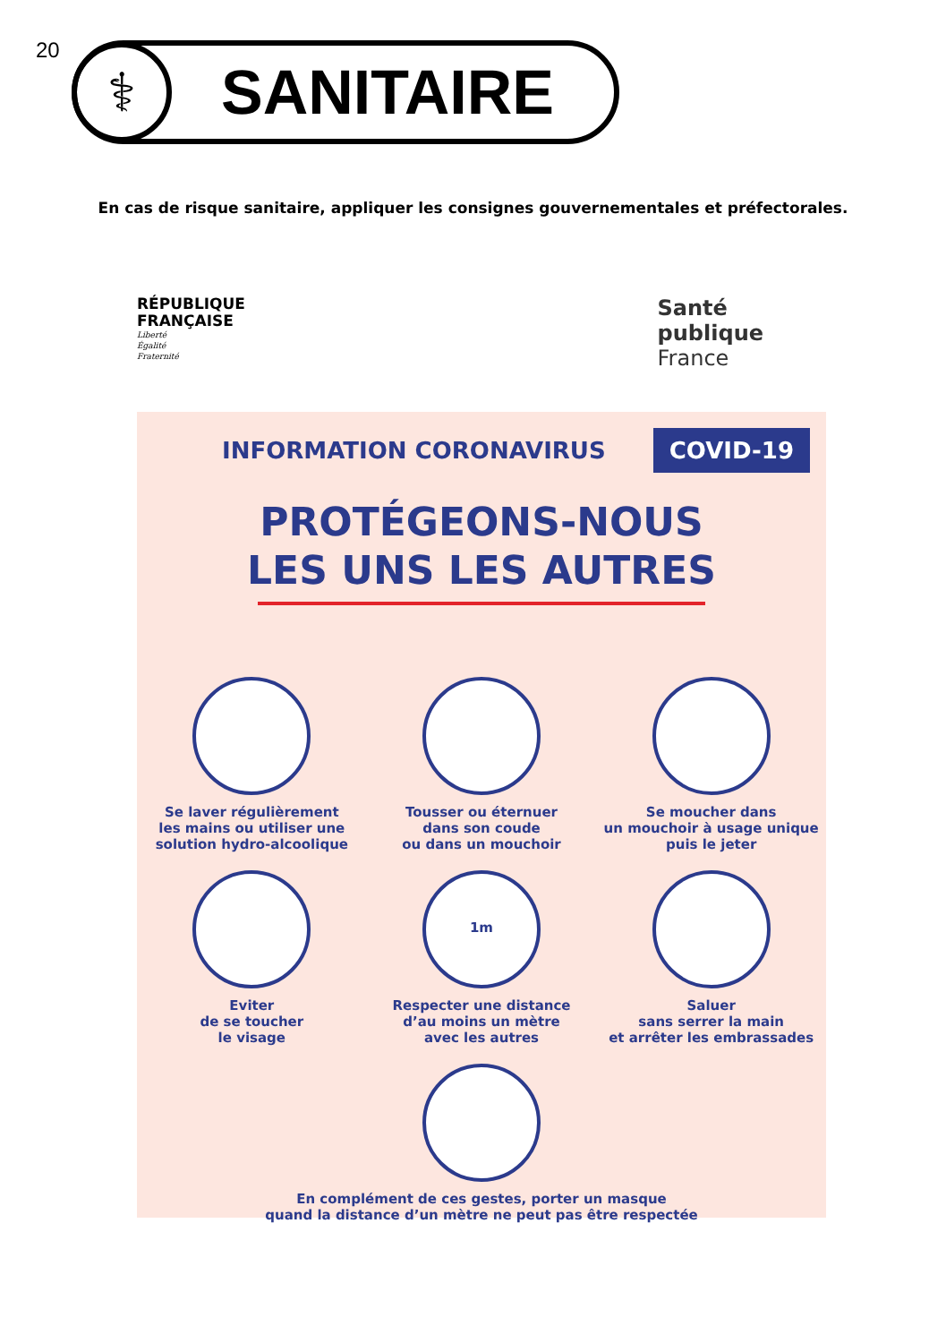20
⚕
SANITAIRE
En cas de risque sanitaire, appliquer les consignes gouvernementales et préfectorales.
RÉPUBLIQUE
FRANÇAISE
Liberté
Égalité
Fraternité
Santé
publique
France
INFORMATION CORONAVIRUS COVID-19
PROTÉGEONS-NOUS
LES UNS LES AUTRES
Se laver régulièrement
les mains ou utiliser une
solution hydro-alcoolique
Tousser ou éternuer
dans son coude
ou dans un mouchoir
Se moucher dans
un mouchoir à usage unique
puis le jeter
Eviter
de se toucher
le visage
1m
Respecter une distance
d’au moins un mètre
avec les autres
Saluer
sans serrer la main
et arrêter les embrassades
En complément de ces gestes, porter un masque
quand la distance d’un mètre ne peut pas être respectée